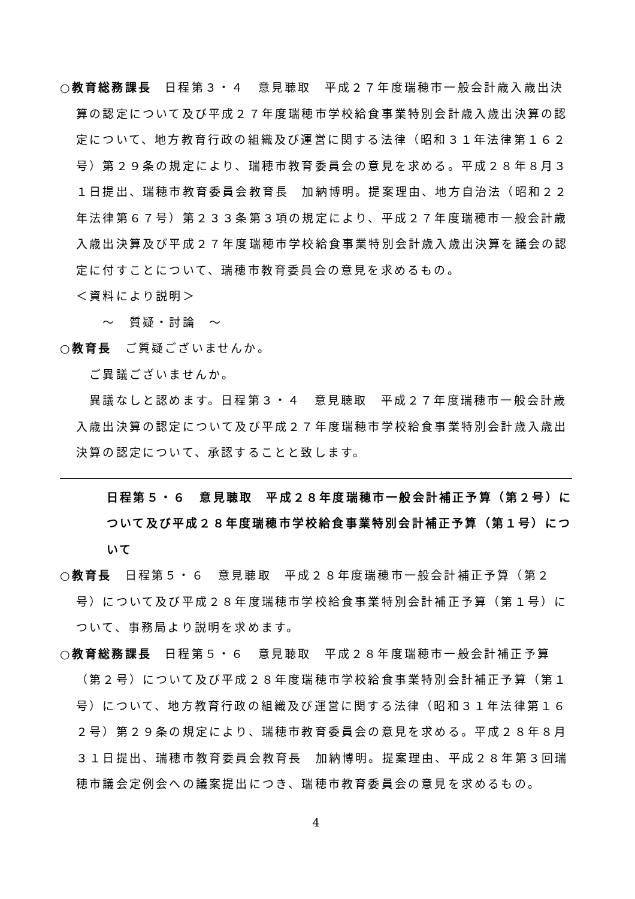○教育総務課長　日程第３・４　意見聴取　平成２７年度瑞穂市一般会計歳入歳出決算の認定について及び平成２７年度瑞穂市学校給食事業特別会計歳入歳出決算の認定について、地方教育行政の組織及び運営に関する法律（昭和３１年法律第１６２号）第２９条の規定により、瑞穂市教育委員会の意見を求める。平成２８年８月３１日提出、瑞穂市教育委員会教育長　加納博明。提案理由、地方自治法（昭和２２年法律第６７号）第２３３条第３項の規定により、平成２７年度瑞穂市一般会計歳入歳出決算及び平成２７年度瑞穂市学校給食事業特別会計歳入歳出決算を議会の認定に付すことについて、瑞穂市教育委員会の意見を求めるもの。
＜資料により説明＞
　　～　質疑・討論　～
○教育長　ご質疑ございませんか。
　ご異議ございませんか。
　異議なしと認めます。日程第３・４　意見聴取　平成２７年度瑞穂市一般会計歳入歳出決算の認定について及び平成２７年度瑞穂市学校給食事業特別会計歳入歳出決算の認定について、承認することと致します。
日程第５・６　意見聴取　平成２８年度瑞穂市一般会計補正予算（第２号）について及び平成２８年度瑞穂市学校給食事業特別会計補正予算（第１号）について
○教育長　日程第５・６　意見聴取　平成２８年度瑞穂市一般会計補正予算（第２号）について及び平成２８年度瑞穂市学校給食事業特別会計補正予算（第１号）について、事務局より説明を求めます。
○教育総務課長　日程第５・６　意見聴取　平成２８年度瑞穂市一般会計補正予算（第２号）について及び平成２８年度瑞穂市学校給食事業特別会計補正予算（第１号）について、地方教育行政の組織及び運営に関する法律（昭和３１年法律第１６２号）第２９条の規定により、瑞穂市教育委員会の意見を求める。平成２８年８月３１日提出、瑞穂市教育委員会教育長　加納博明。提案理由、平成２８年第３回瑞穂市議会定例会への議案提出につき、瑞穂市教育委員会の意見を求めるもの。
4